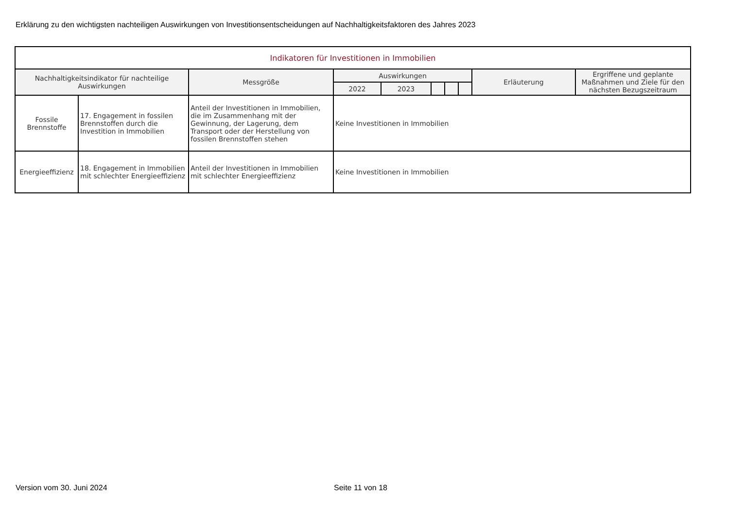Erklärung zu den wichtigsten nachteiligen Auswirkungen von Investitionsentscheidungen auf Nachhaltigkeitsfaktoren des Jahres 2023
| Indikatoren für Investitionen in Immobilien | | | | | | | | | |
| --- | --- | --- | --- | --- | --- | --- | --- | --- | --- |
| Nachhaltigkeitsindikator für nachteilige Auswirkungen | | Messgröße | Auswirkungen | | | | | Erläuterung | Ergriffene und geplante Maßnahmen und Ziele für den nächsten Bezugszeitraum |
| | | | 2022 | 2023 | | | | | |
| Fossile Brennstoffe | 17. Engagement in fossilen Brennstoffen durch die Investition in Immobilien | Anteil der Investitionen in Immobilien, die im Zusammenhang mit der Gewinnung, der Lagerung, dem Transport oder der Herstellung von fossilen Brennstoffen stehen | Keine Investitionen in Immobilien | | | | | | |
| Energieeffizienz | 18. Engagement in Immobilien mit schlechter Energieeffizienz | Anteil der Investitionen in Immobilien mit schlechter Energieeffizienz | Keine Investitionen in Immobilien | | | | | | |
Version vom 30. Juni 2024 Seite 11 von 18